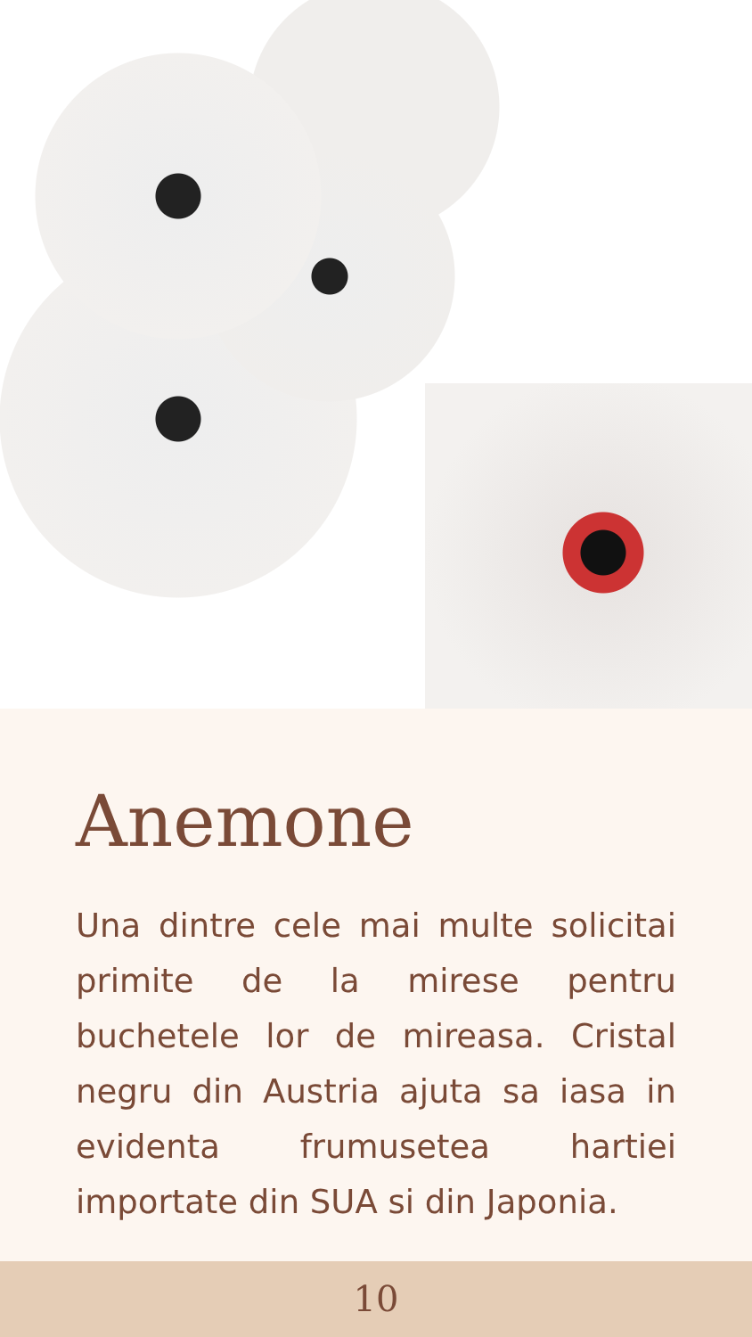Anemone
Una dintre cele mai multe solicitai primite de la mirese pentru buchetele lor de mireasa. Cristal negru din Austria ajuta sa iasa in evidenta frumusetea hartiei importate din SUA si din Japonia.
10